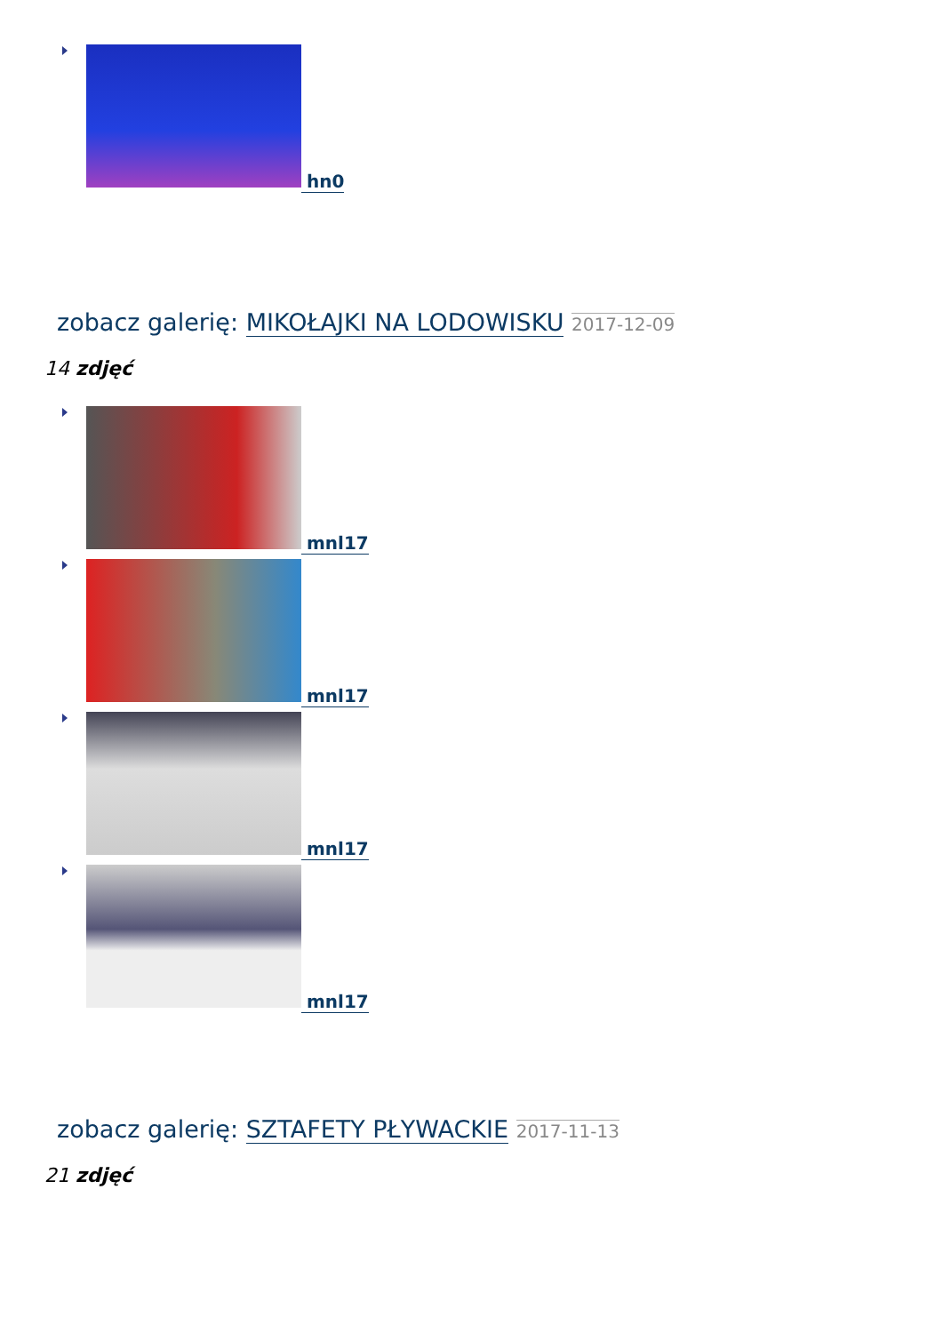hn0
zobacz galerię: MIKOŁAJKI NA LODOWISKU 2017-12-09
14 zdjęć
mnl17
mnl17
mnl17
mnl17
zobacz galerię: SZTAFETY PŁYWACKIE 2017-11-13
21 zdjęć